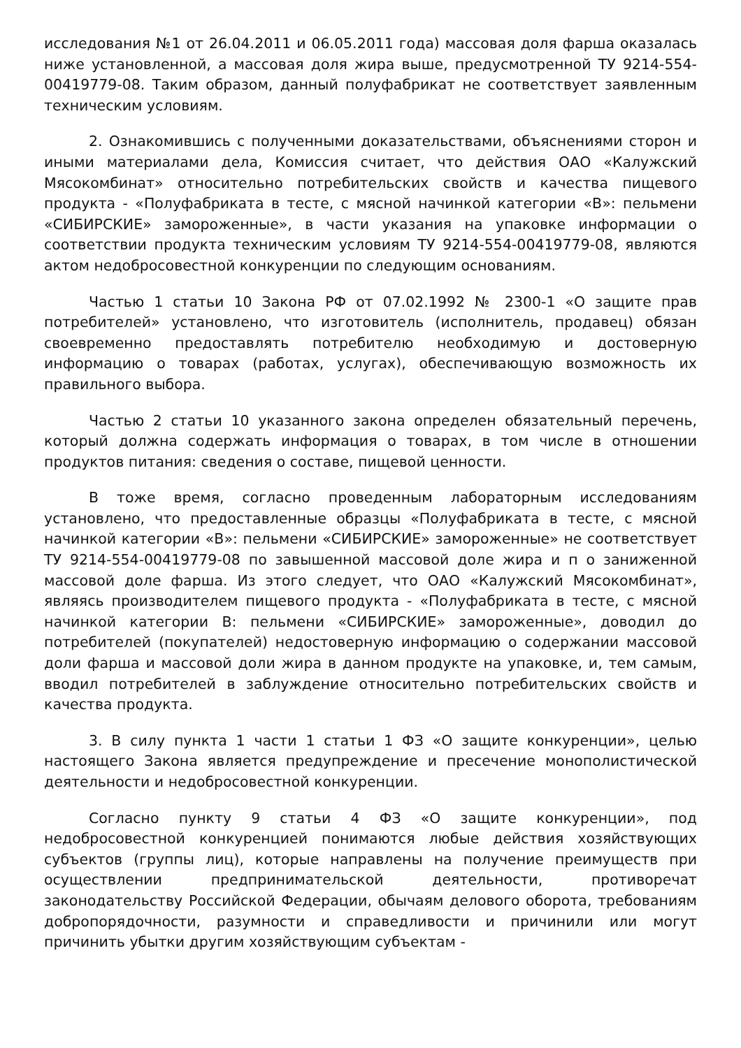исследования №1 от 26.04.2011 и 06.05.2011 года) массовая доля фарша оказалась ниже установленной, а массовая доля жира выше, предусмотренной ТУ 9214-554-00419779-08. Таким образом, данный полуфабрикат не соответствует заявленным техническим условиям.
2. Ознакомившись с полученными доказательствами, объяснениями сторон и иными материалами дела, Комиссия считает, что действия ОАО «Калужский Мясокомбинат» относительно потребительских свойств и качества пищевого продукта - «Полуфабриката в тесте, с мясной начинкой категории «В»: пельмени «СИБИРСКИЕ» замороженные», в части указания на упаковке информации о соответствии продукта техническим условиям ТУ 9214-554-00419779-08, являются актом недобросовестной конкуренции по следующим основаниям.
Частью 1 статьи 10 Закона РФ от 07.02.1992 № 2300-1 «О защите прав потребителей» установлено, что изготовитель (исполнитель, продавец) обязан своевременно предоставлять потребителю необходимую и достоверную информацию о товарах (работах, услугах), обеспечивающую возможность их правильного выбора.
Частью 2 статьи 10 указанного закона определен обязательный перечень, который должна содержать информация о товарах, в том числе в отношении продуктов питания: сведения о составе, пищевой ценности.
В тоже время, согласно проведенным лабораторным исследованиям установлено, что предоставленные образцы «Полуфабриката в тесте, с мясной начинкой категории «В»: пельмени «СИБИРСКИЕ» замороженные» не соответствует ТУ 9214-554-00419779-08 по завышенной массовой доле жира и п о заниженной массовой доле фарша. Из этого следует, что ОАО «Калужский Мясокомбинат», являясь производителем пищевого продукта - «Полуфабриката в тесте, с мясной начинкой категории В: пельмени «СИБИРСКИЕ» замороженные», доводил до потребителей (покупателей) недостоверную информацию о содержании массовой доли фарша и массовой доли жира в данном продукте на упаковке, и, тем самым, вводил потребителей в заблуждение относительно потребительских свойств и качества продукта.
3. В силу пункта 1 части 1 статьи 1 ФЗ «О защите конкуренции», целью настоящего Закона является предупреждение и пресечение монополистической деятельности и недобросовестной конкуренции.
Согласно пункту 9 статьи 4 ФЗ «О защите конкуренции», под недобросовестной конкуренцией понимаются любые действия хозяйствующих субъектов (группы лиц), которые направлены на получение преимуществ при осуществлении предпринимательской деятельности, противоречат законодательству Российской Федерации, обычаям делового оборота, требованиям добропорядочности, разумности и справедливости и причинили или могут причинить убытки другим хозяйствующим субъектам -